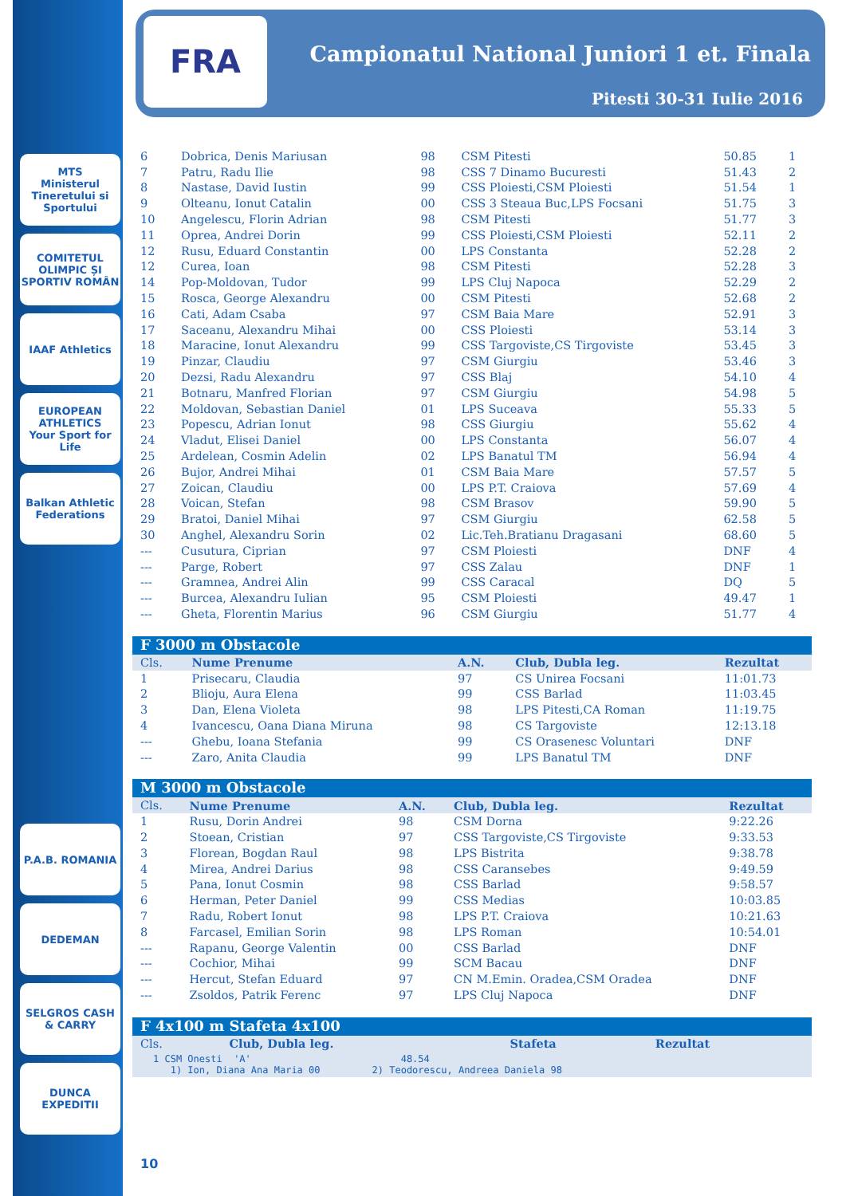MTS
Ministerul Tineretului si Sportului
COMITETUL OLIMPIC ȘI SPORTIV ROMÂN
IAAF Athletics
EUROPEAN ATHLETICS
Your Sport for Life
Balkan Athletic Federations
P.A.B. ROMANIA
DEDEMAN
SELGROS CASH & CARRY
DUNCA EXPEDITII
FRA
Campionatul National Juniori 1 et. Finala
Pitesti 30-31 Iulie 2016
| 6 | Dobrica, Denis Mariusan | 98 | CSM Pitesti | 50.85 | 1 |
| 7 | Patru, Radu Ilie | 98 | CSS 7 Dinamo Bucuresti | 51.43 | 2 |
| 8 | Nastase, David Iustin | 99 | CSS Ploiesti,CSM Ploiesti | 51.54 | 1 |
| 9 | Olteanu, Ionut Catalin | 00 | CSS 3 Steaua Buc,LPS Focsani | 51.75 | 3 |
| 10 | Angelescu, Florin Adrian | 98 | CSM Pitesti | 51.77 | 3 |
| 11 | Oprea, Andrei Dorin | 99 | CSS Ploiesti,CSM Ploiesti | 52.11 | 2 |
| 12 | Rusu, Eduard Constantin | 00 | LPS Constanta | 52.28 | 2 |
| 12 | Curea, Ioan | 98 | CSM Pitesti | 52.28 | 3 |
| 14 | Pop-Moldovan, Tudor | 99 | LPS Cluj Napoca | 52.29 | 2 |
| 15 | Rosca, George Alexandru | 00 | CSM Pitesti | 52.68 | 2 |
| 16 | Cati, Adam Csaba | 97 | CSM Baia Mare | 52.91 | 3 |
| 17 | Saceanu, Alexandru Mihai | 00 | CSS Ploiesti | 53.14 | 3 |
| 18 | Maracine, Ionut Alexandru | 99 | CSS Targoviste,CS Tirgoviste | 53.45 | 3 |
| 19 | Pinzar, Claudiu | 97 | CSM Giurgiu | 53.46 | 3 |
| 20 | Dezsi, Radu Alexandru | 97 | CSS Blaj | 54.10 | 4 |
| 21 | Botnaru, Manfred Florian | 97 | CSM Giurgiu | 54.98 | 5 |
| 22 | Moldovan, Sebastian Daniel | 01 | LPS Suceava | 55.33 | 5 |
| 23 | Popescu, Adrian Ionut | 98 | CSS Giurgiu | 55.62 | 4 |
| 24 | Vladut, Elisei Daniel | 00 | LPS Constanta | 56.07 | 4 |
| 25 | Ardelean, Cosmin Adelin | 02 | LPS Banatul TM | 56.94 | 4 |
| 26 | Bujor, Andrei Mihai | 01 | CSM Baia Mare | 57.57 | 5 |
| 27 | Zoican, Claudiu | 00 | LPS P.T. Craiova | 57.69 | 4 |
| 28 | Voican, Stefan | 98 | CSM Brasov | 59.90 | 5 |
| 29 | Bratoi, Daniel Mihai | 97 | CSM Giurgiu | 62.58 | 5 |
| 30 | Anghel, Alexandru Sorin | 02 | Lic.Teh.Bratianu Dragasani | 68.60 | 5 |
| --- | Cusutura, Ciprian | 97 | CSM Ploiesti | DNF | 4 |
| --- | Parge, Robert | 97 | CSS Zalau | DNF | 1 |
| --- | Gramnea, Andrei Alin | 99 | CSS Caracal | DQ | 5 |
| --- | Burcea, Alexandru Iulian | 95 | CSM Ploiesti | 49.47 | 1 |
| --- | Gheta, Florentin Marius | 96 | CSM Giurgiu | 51.77 | 4 |
F 3000 m Obstacole
| Cls. | Nume Prenume | A.N. | Club, Dubla leg. | Rezultat |
| --- | --- | --- | --- | --- |
| 1 | Prisecaru, Claudia | 97 | CS Unirea Focsani | 11:01.73 |
| 2 | Blioju, Aura Elena | 99 | CSS Barlad | 11:03.45 |
| 3 | Dan, Elena Violeta | 98 | LPS Pitesti,CA Roman | 11:19.75 |
| 4 | Ivancescu, Oana Diana Miruna | 98 | CS Targoviste | 12:13.18 |
| --- | Ghebu, Ioana Stefania | 99 | CS Orasenesc Voluntari | DNF |
| --- | Zaro, Anita Claudia | 99 | LPS Banatul TM | DNF |
M 3000 m Obstacole
| Cls. | Nume Prenume | A.N. | Club, Dubla leg. | Rezultat |
| --- | --- | --- | --- | --- |
| 1 | Rusu, Dorin Andrei | 98 | CSM Dorna | 9:22.26 |
| 2 | Stoean, Cristian | 97 | CSS Targoviste,CS Tirgoviste | 9:33.53 |
| 3 | Florean, Bogdan Raul | 98 | LPS Bistrita | 9:38.78 |
| 4 | Mirea, Andrei Darius | 98 | CSS Caransebes | 9:49.59 |
| 5 | Pana, Ionut Cosmin | 98 | CSS Barlad | 9:58.57 |
| 6 | Herman, Peter Daniel | 99 | CSS Medias | 10:03.85 |
| 7 | Radu, Robert Ionut | 98 | LPS P.T. Craiova | 10:21.63 |
| 8 | Farcasel, Emilian Sorin | 98 | LPS Roman | 10:54.01 |
| --- | Rapanu, George Valentin | 00 | CSS Barlad | DNF |
| --- | Cochior, Mihai | 99 | SCM Bacau | DNF |
| --- | Hercut, Stefan Eduard | 97 | CN M.Emin. Oradea,CSM Oradea | DNF |
| --- | Zsoldos, Patrik Ferenc | 97 | LPS Cluj Napoca | DNF |
F 4x100 m Stafeta 4x100
| Cls. | Club, Dubla leg. | Stafeta | Rezultat |
| --- | --- | --- | --- |
1 CSM Onesti 'A' 48.54 1) Ion, Diana Ana Maria 00 2) Teodorescu, Andreea Daniela 98
10